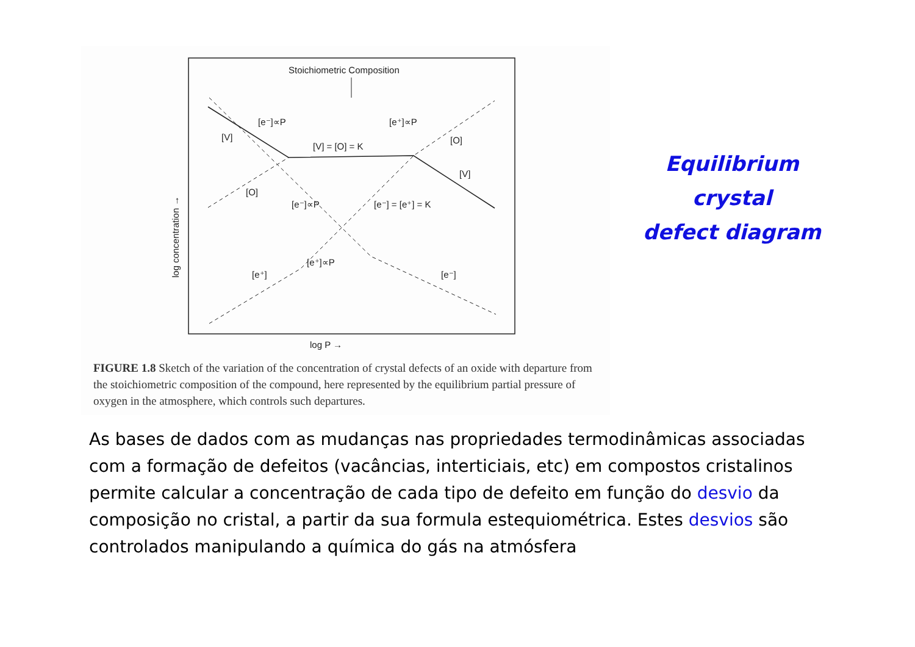Stoichiometric Composition
[e⁻]∝P
[e⁺]∝P
[V]
[V] = [O] = K
[O]
[V]
[O]
[e⁻]∝P
[e⁻] = [e⁺] = K
[e⁺]∝P
[e⁺]
[e⁻]
log P →
log concentration →
FIGURE 1.8 Sketch of the variation of the concentration of crystal defects of an oxide with departure from the stoichiometric composition of the compound, here represented by the equilibrium partial pressure of oxygen in the atmosphere, which controls such departures.
Equilibrium crystal
defect diagram
As bases de dados com as mudanças nas propriedades termodinâmicas associadas com a formação de defeitos (vacâncias, interticiais, etc) em compostos cristalinos permite calcular a concentração de cada tipo de defeito em função do desvio da composição no cristal, a partir da sua formula estequiométrica. Estes desvios são controlados manipulando a química do gás na atmósfera